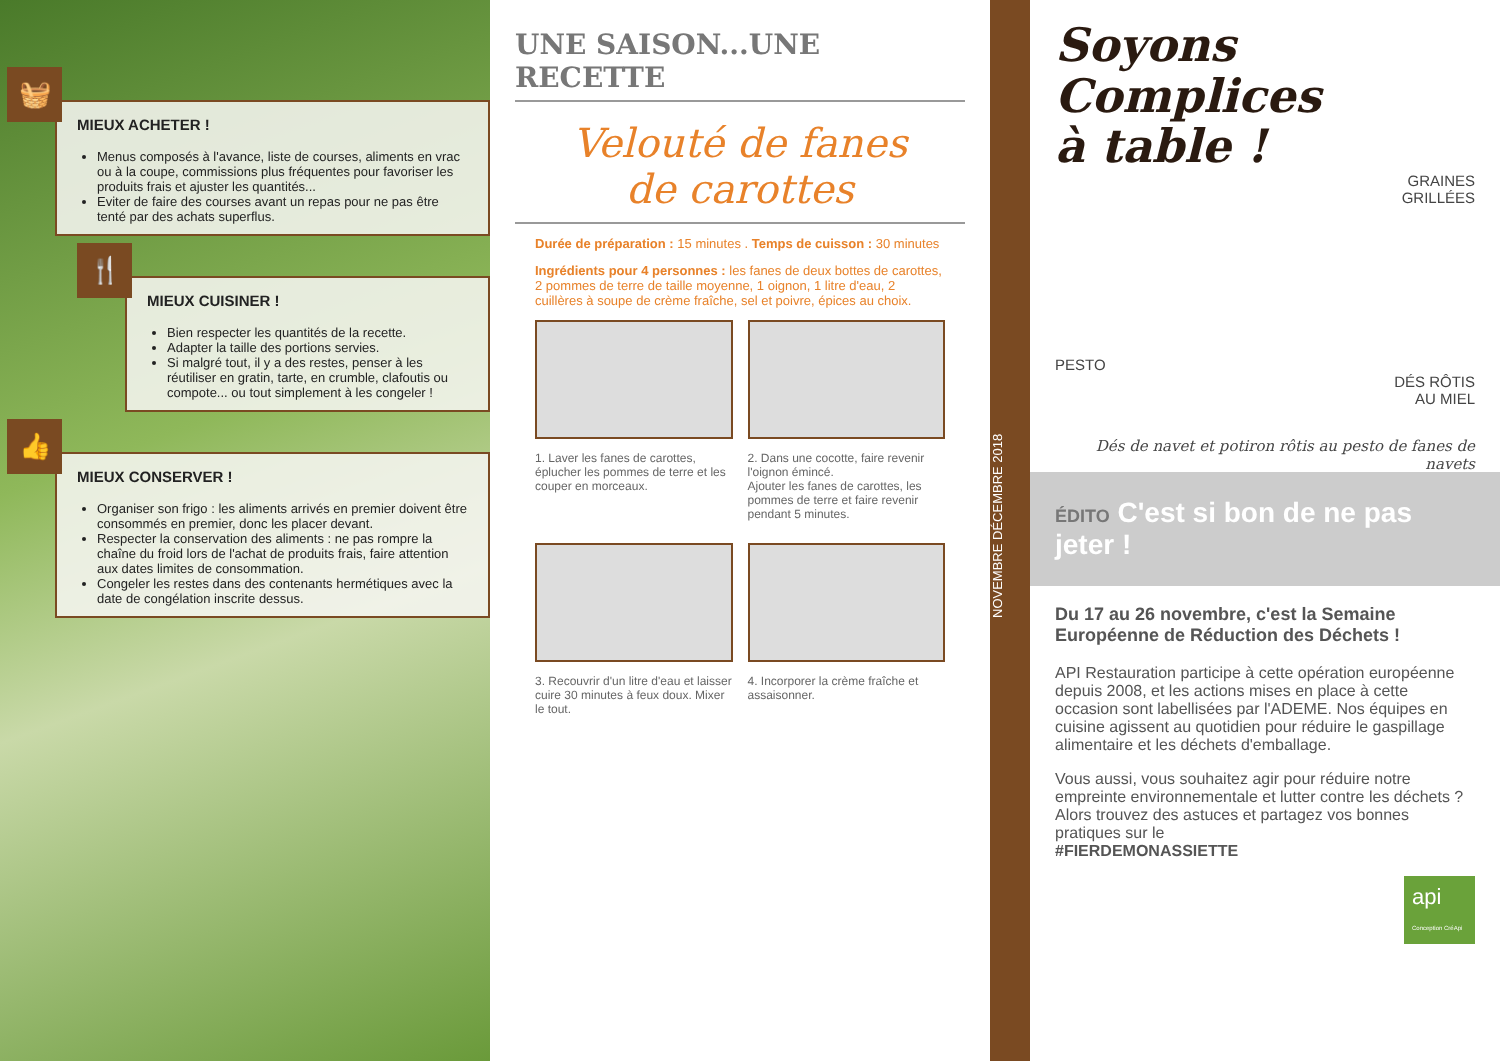🧺
MIEUX ACHETER !
Menus composés à l'avance, liste de courses, aliments en vrac ou à la coupe, commissions plus fréquentes pour favoriser les produits frais et ajuster les quantités...
Eviter de faire des courses avant un repas pour ne pas être tenté par des achats superflus.
🍴
MIEUX CUISINER !
Bien respecter les quantités de la recette.
Adapter la taille des portions servies.
Si malgré tout, il y a des restes, penser à les réutiliser en gratin, tarte, en crumble, clafoutis ou compote... ou tout simplement à les congeler !
👍
MIEUX CONSERVER !
Organiser son frigo : les aliments arrivés en premier doivent être consommés en premier, donc les placer devant.
Respecter la conservation des aliments : ne pas rompre la chaîne du froid lors de l'achat de produits frais, faire attention aux dates limites de consommation.
Congeler les restes dans des contenants hermétiques avec la date de congélation inscrite dessus.
UNE SAISON...UNE RECETTE
Velouté de fanes
de carottes
Durée de préparation : 15 minutes . Temps de cuisson : 30 minutes
Ingrédients pour 4 personnes : les fanes de deux bottes de carottes, 2 pommes de terre de taille moyenne, 1 oignon, 1 litre d'eau, 2 cuillères à soupe de crème fraîche, sel et poivre, épices au choix.
1. Laver les fanes de carottes, éplucher les pommes de terre et les couper en morceaux.
2. Dans une cocotte, faire revenir l'oignon émincé.
Ajouter les fanes de carottes, les pommes de terre et faire revenir pendant 5 minutes.
3. Recouvrir d'un litre d'eau et laisser cuire 30 minutes à feux doux. Mixer le tout.
4. Incorporer la crème fraîche et assaisonner.
NOVEMBRE DÉCEMBRE 2018
Soyons Complices
à table !
GRAINES
GRILLÉES
PESTO
DÉS RÔTIS
AU MIEL
Dés de navet et potiron rôtis au pesto de fanes de navets
ÉDITO C'est si bon de ne pas jeter !
Du 17 au 26 novembre, c'est la Semaine Européenne de Réduction des Déchets !
API Restauration participe à cette opération européenne depuis 2008, et les actions mises en place à cette occasion sont labellisées par l'ADEME. Nos équipes en cuisine agissent au quotidien pour réduire le gaspillage alimentaire et les déchets d'emballage.
Vous aussi, vous souhaitez agir pour réduire notre empreinte environnementale et lutter contre les déchets ? Alors trouvez des astuces et partagez vos bonnes pratiques sur le
#FIERDEMONASSIETTE
api Conception CréApi